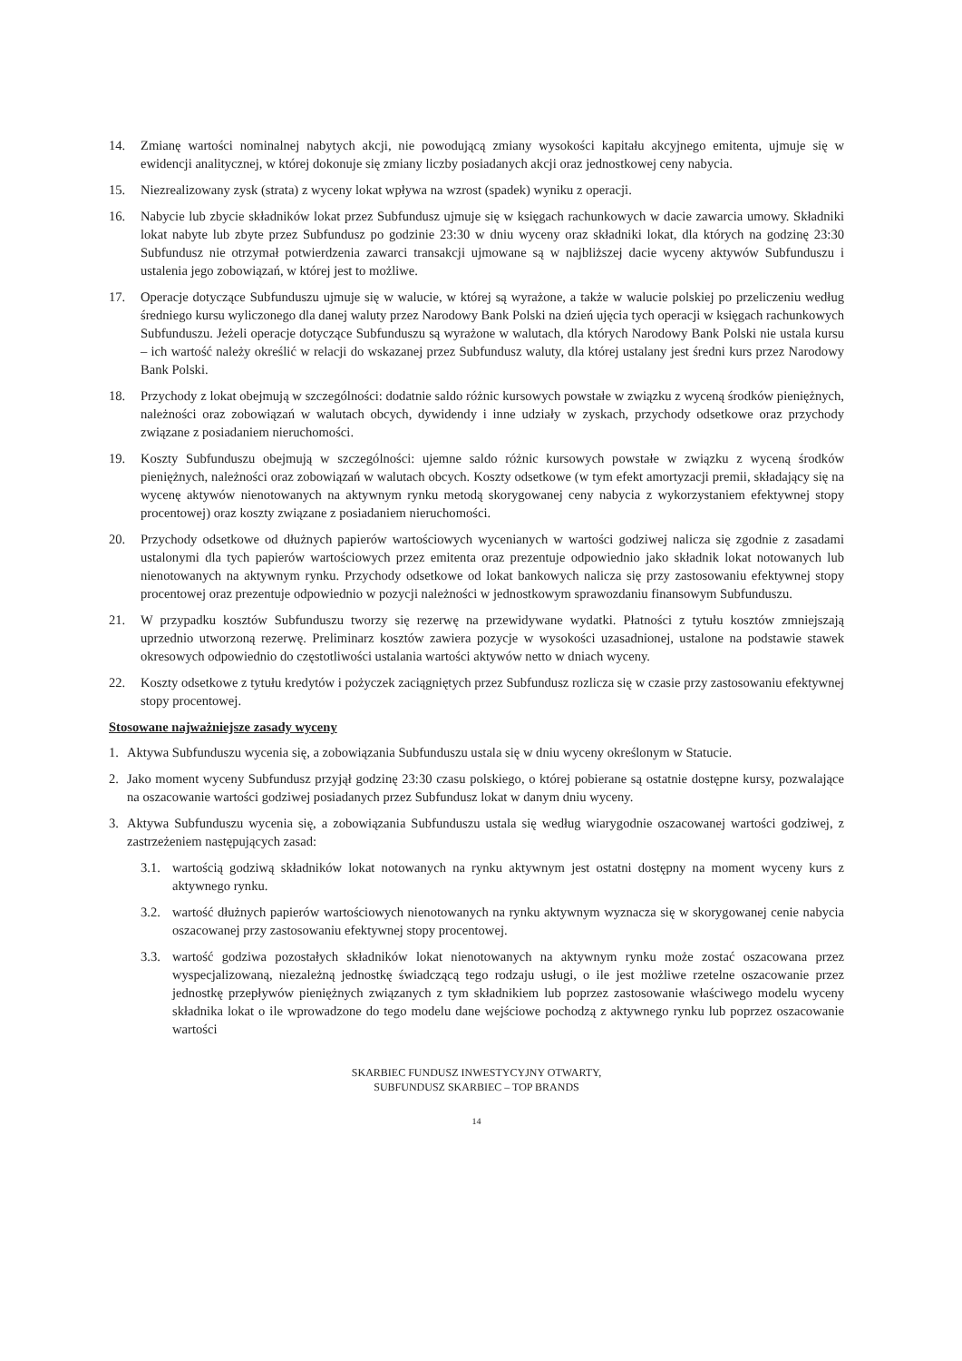14. Zmianę wartości nominalnej nabytych akcji, nie powodującą zmiany wysokości kapitału akcyjnego emitenta, ujmuje się w ewidencji analitycznej, w której dokonuje się zmiany liczby posiadanych akcji oraz jednostkowej ceny nabycia.
15. Niezrealizowany zysk (strata) z wyceny lokat wpływa na wzrost (spadek) wyniku z operacji.
16. Nabycie lub zbycie składników lokat przez Subfundusz ujmuje się w księgach rachunkowych w dacie zawarcia umowy. Składniki lokat nabyte lub zbyte przez Subfundusz po godzinie 23:30 w dniu wyceny oraz składniki lokat, dla których na godzinę 23:30 Subfundusz nie otrzymał potwierdzenia zawarci transakcji ujmowane są w najbliższej dacie wyceny aktywów Subfunduszu i ustalenia jego zobowiązań, w której jest to możliwe.
17. Operacje dotyczące Subfunduszu ujmuje się w walucie, w której są wyrażone, a także w walucie polskiej po przeliczeniu według średniego kursu wyliczonego dla danej waluty przez Narodowy Bank Polski na dzień ujęcia tych operacji w księgach rachunkowych Subfunduszu. Jeżeli operacje dotyczące Subfunduszu są wyrażone w walutach, dla których Narodowy Bank Polski nie ustala kursu – ich wartość należy określić w relacji do wskazanej przez Subfundusz waluty, dla której ustalany jest średni kurs przez Narodowy Bank Polski.
18. Przychody z lokat obejmują w szczególności: dodatnie saldo różnic kursowych powstałe w związku z wyceną środków pieniężnych, należności oraz zobowiązań w walutach obcych, dywidendy i inne udziały w zyskach, przychody odsetkowe oraz przychody związane z posiadaniem nieruchomości.
19. Koszty Subfunduszu obejmują w szczególności: ujemne saldo różnic kursowych powstałe w związku z wyceną środków pieniężnych, należności oraz zobowiązań w walutach obcych. Koszty odsetkowe (w tym efekt amortyzacji premii, składający się na wycenę aktywów nienotowanych na aktywnym rynku metodą skorygowanej ceny nabycia z wykorzystaniem efektywnej stopy procentowej) oraz koszty związane z posiadaniem nieruchomości.
20. Przychody odsetkowe od dłużnych papierów wartościowych wycenianych w wartości godziwej nalicza się zgodnie z zasadami ustalonymi dla tych papierów wartościowych przez emitenta oraz prezentuje odpowiednio jako składnik lokat notowanych lub nienotowanych na aktywnym rynku. Przychody odsetkowe od lokat bankowych nalicza się przy zastosowaniu efektywnej stopy procentowej oraz prezentuje odpowiednio w pozycji należności w jednostkowym sprawozdaniu finansowym Subfunduszu.
21. W przypadku kosztów Subfunduszu tworzy się rezerwę na przewidywane wydatki. Płatności z tytułu kosztów zmniejszają uprzednio utworzoną rezerwę. Preliminarz kosztów zawiera pozycje w wysokości uzasadnionej, ustalone na podstawie stawek okresowych odpowiednio do częstotliwości ustalania wartości aktywów netto w dniach wyceny.
22. Koszty odsetkowe z tytułu kredytów i pożyczek zaciągniętych przez Subfundusz rozlicza się w czasie przy zastosowaniu efektywnej stopy procentowej.
Stosowane najważniejsze zasady wyceny
1. Aktywa Subfunduszu wycenia się, a zobowiązania Subfunduszu ustala się w dniu wyceny określonym w Statucie.
2. Jako moment wyceny Subfundusz przyjął godzinę 23:30 czasu polskiego, o której pobierane są ostatnie dostępne kursy, pozwalające na oszacowanie wartości godziwej posiadanych przez Subfundusz lokat w danym dniu wyceny.
3. Aktywa Subfunduszu wycenia się, a zobowiązania Subfunduszu ustala się według wiarygodnie oszacowanej wartości godziwej, z zastrzeżeniem następujących zasad:
3.1. wartością godziwą składników lokat notowanych na rynku aktywnym jest ostatni dostępny na moment wyceny kurs z aktywnego rynku.
3.2. wartość dłużnych papierów wartościowych nienotowanych na rynku aktywnym wyznacza się w skorygowanej cenie nabycia oszacowanej przy zastosowaniu efektywnej stopy procentowej.
3.3. wartość godziwa pozostałych składników lokat nienotowanych na aktywnym rynku może zostać oszacowana przez wyspecjalizowaną, niezależną jednostkę świadczącą tego rodzaju usługi, o ile jest możliwe rzetelne oszacowanie przez jednostkę przepływów pieniężnych związanych z tym składnikiem lub poprzez zastosowanie właściwego modelu wyceny składnika lokat o ile wprowadzone do tego modelu dane wejściowe pochodzą z aktywnego rynku lub poprzez oszacowanie wartości
SKARBIEC FUNDUSZ INWESTYCYJNY OTWARTY,
SUBFUNDUSZ SKARBIEC – TOP BRANDS
14